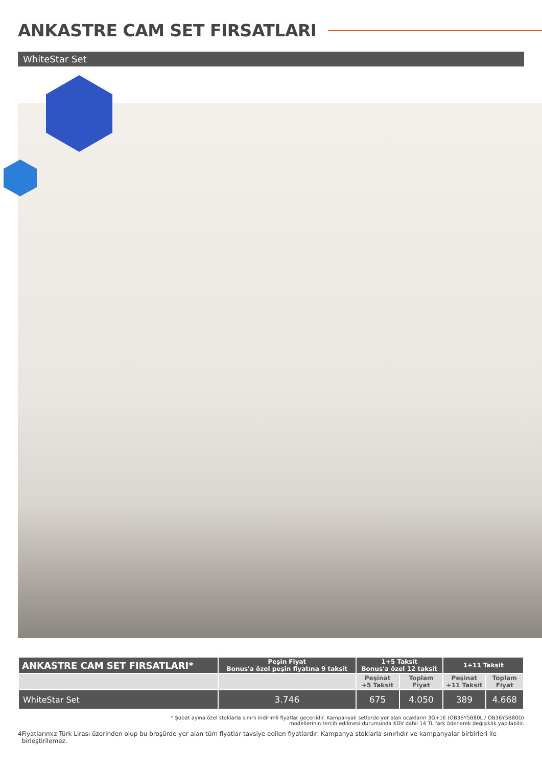ANKASTRE CAM SET FIRSATLARI
WhiteStar Set
| ANKASTRE CAM SET FIRSATLARI* | Peşin Fiyat Bonus'a özel peşin fiyatına 9 taksit | 1+5 Taksit Bonus'a özel 12 taksit | | 1+11 Taksit | |
| --- | --- | --- | --- | --- | --- |
| | | Peşinat +5 Taksit | Toplam Fiyat | Peşinat +11 Taksit | Toplam Fiyat |
| WhiteStar Set | 3.746 | 675 | 4.050 | 389 | 4.668 |
* Şubat ayına özel stoklarla sınırlı indirimli fiyatlar geçerlidir. Kampanyalı setlerde yer alan ocakların 3G+1E (OB36Y5B80L / OB36Y5B80D)
modellerinin tercih edilmesi durumunda KDV dahil 14 TL fark ödenerek değişiklik yapılabilir.
4 Fiyatlarımız Türk Lirası üzerinden olup bu broşürde yer alan tüm fiyatlar tavsiye edilen fiyatlardır. Kampanya stoklarla sınırlıdır ve kampanyalar birbirleri ile birleştirilemez.